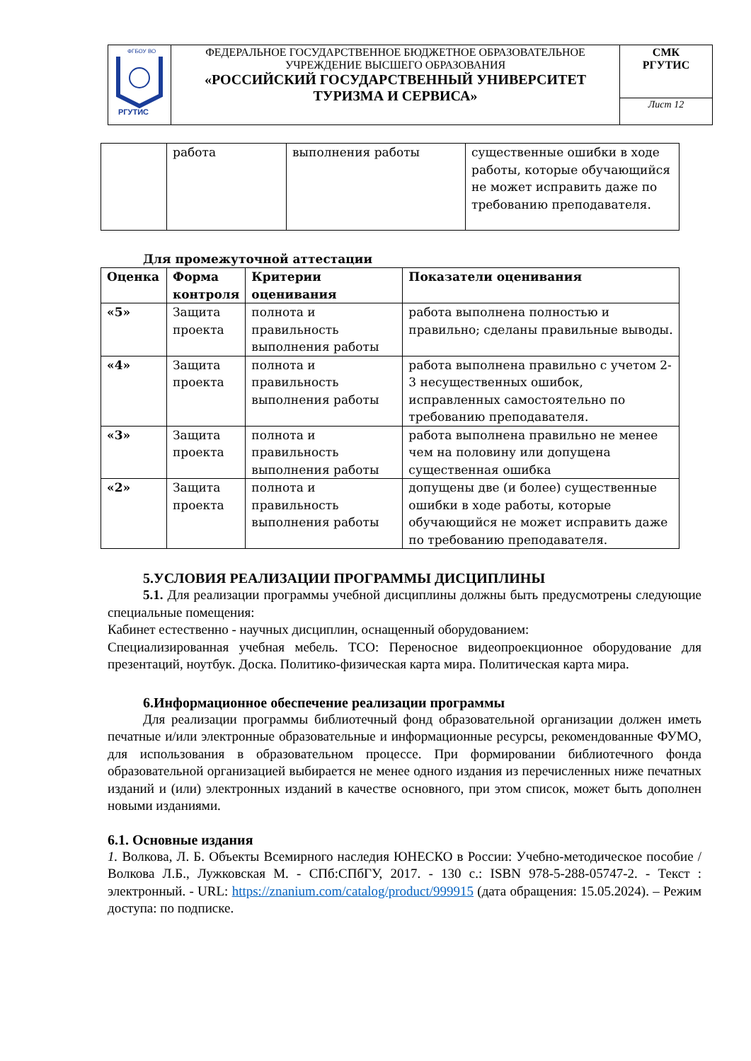| ФГБОУ ВО РГУТИС | ФЕДЕРАЛЬНОЕ ГОСУДАРСТВЕННОЕ БЮДЖЕТНОЕ ОБРАЗОВАТЕЛЬНОЕ УЧРЕЖДЕНИЕ ВЫСШЕГО ОБРАЗОВАНИЯ «РОССИЙСКИЙ ГОСУДАРСТВЕННЫЙ УНИВЕРСИТЕТ ТУРИЗМА И СЕРВИСА» | СМК РГУТИС |
| | | Лист 12 |
| | работа | выполнения работы | существенные ошибки в ходе работы, которые обучающийся не может исправить даже по требованию преподавателя. |
Для промежуточной аттестации
| Оценка | Форма контроля | Критерии оценивания | Показатели оценивания |
| --- | --- | --- | --- |
| «5» | Защита проекта | полнота и правильность выполнения работы | работа выполнена полностью и правильно; сделаны правильные выводы. |
| «4» | Защита проекта | полнота и правильность выполнения работы | работа выполнена правильно с учетом 2-3 несущественных ошибок, исправленных самостоятельно по требованию преподавателя. |
| «3» | Защита проекта | полнота и правильность выполнения работы | работа выполнена правильно не менее чем на половину или допущена существенная ошибка |
| «2» | Защита проекта | полнота и правильность выполнения работы | допущены две (и более) существенные ошибки в ходе работы, которые обучающийся не может исправить даже по требованию преподавателя. |
5.УСЛОВИЯ РЕАЛИЗАЦИИ ПРОГРАММЫ ДИСЦИПЛИНЫ
5.1. Для реализации программы учебной дисциплины должны быть предусмотрены следующие специальные помещения:
Кабинет естественно - научных дисциплин, оснащенный оборудованием:
Специализированная учебная мебель. ТСО: Переносное видеопроекционное оборудование для презентаций, ноутбук. Доска. Политико-физическая карта мира. Политическая карта мира.
6.Информационное обеспечение реализации программы
Для реализации программы библиотечный фонд образовательной организации должен иметь печатные и/или электронные образовательные и информационные ресурсы, рекомендованные ФУМО, для использования в образовательном процессе. При формировании библиотечного фонда образовательной организацией выбирается не менее одного издания из перечисленных ниже печатных изданий и (или) электронных изданий в качестве основного, при этом список, может быть дополнен новыми изданиями.
6.1. Основные издания
1. Волкова, Л. Б. Объекты Всемирного наследия ЮНЕСКО в России: Учебно-методическое пособие / Волкова Л.Б., Лужковская М. - СПб:СПбГУ, 2017. - 130 с.: ISBN 978-5-288-05747-2. - Текст : электронный. - URL: https://znanium.com/catalog/product/999915 (дата обращения: 15.05.2024). – Режим доступа: по подписке.